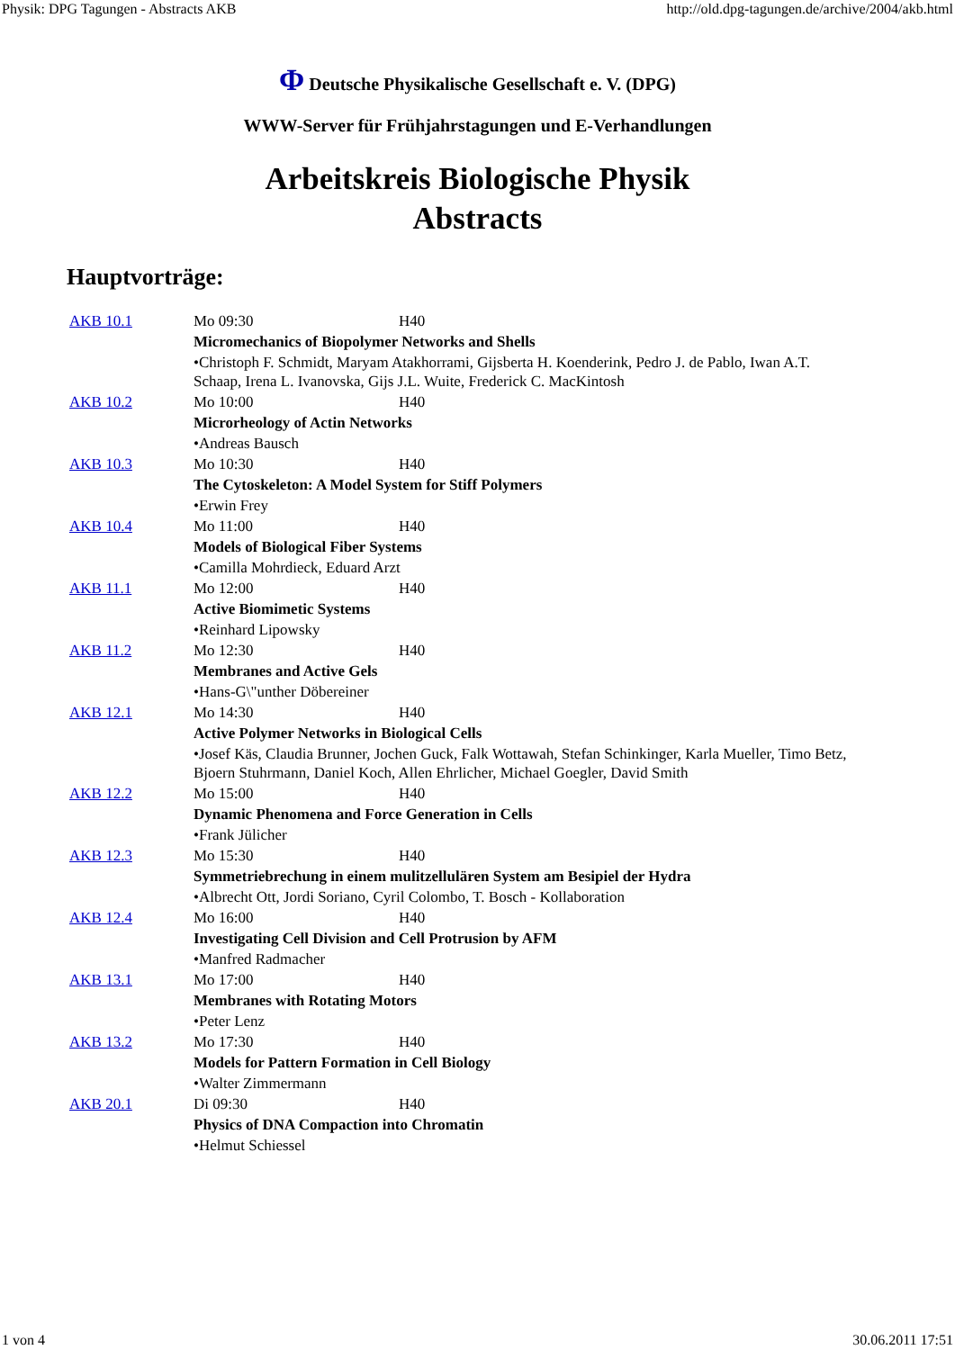Physik: DPG Tagungen - Abstracts AKB http://old.dpg-tagungen.de/archive/2004/akb.html
Φ Deutsche Physikalische Gesellschaft e. V. (DPG)
WWW-Server für Frühjahrstagungen und E-Verhandlungen
Arbeitskreis Biologische Physik
Abstracts
Hauptvorträge:
| AKB 10.1 | Mo 09:30 | H40 |
| | Micromechanics of Biopolymer Networks and Shells | |
| | •Christoph F. Schmidt, Maryam Atakhorrami, Gijsberta H. Koenderink, Pedro J. de Pablo, Iwan A.T. Schaap, Irena L. Ivanovska, Gijs J.L. Wuite, Frederick C. MacKintosh | |
| AKB 10.2 | Mo 10:00 | H40 |
| | Microrheology of Actin Networks | |
| | •Andreas Bausch | |
| AKB 10.3 | Mo 10:30 | H40 |
| | The Cytoskeleton: A Model System for Stiff Polymers | |
| | •Erwin Frey | |
| AKB 10.4 | Mo 11:00 | H40 |
| | Models of Biological Fiber Systems | |
| | •Camilla Mohrdieck, Eduard Arzt | |
| AKB 11.1 | Mo 12:00 | H40 |
| | Active Biomimetic Systems | |
| | •Reinhard Lipowsky | |
| AKB 11.2 | Mo 12:30 | H40 |
| | Membranes and Active Gels | |
| | •Hans-G\"unther Döbereiner | |
| AKB 12.1 | Mo 14:30 | H40 |
| | Active Polymer Networks in Biological Cells | |
| | •Josef Käs, Claudia Brunner, Jochen Guck, Falk Wottawah, Stefan Schinkinger, Karla Mueller, Timo Betz, Bjoern Stuhrmann, Daniel Koch, Allen Ehrlicher, Michael Goegler, David Smith | |
| AKB 12.2 | Mo 15:00 | H40 |
| | Dynamic Phenomena and Force Generation in Cells | |
| | •Frank Jülicher | |
| AKB 12.3 | Mo 15:30 | H40 |
| | Symmetriebrechung in einem mulitzellulären System am Besipiel der Hydra | |
| | •Albrecht Ott, Jordi Soriano, Cyril Colombo, T. Bosch - Kollaboration | |
| AKB 12.4 | Mo 16:00 | H40 |
| | Investigating Cell Division and Cell Protrusion by AFM | |
| | •Manfred Radmacher | |
| AKB 13.1 | Mo 17:00 | H40 |
| | Membranes with Rotating Motors | |
| | •Peter Lenz | |
| AKB 13.2 | Mo 17:30 | H40 |
| | Models for Pattern Formation in Cell Biology | |
| | •Walter Zimmermann | |
| AKB 20.1 | Di 09:30 | H40 |
| | Physics of DNA Compaction into Chromatin | |
| | •Helmut Schiessel | |
1 von 4 30.06.2011 17:51